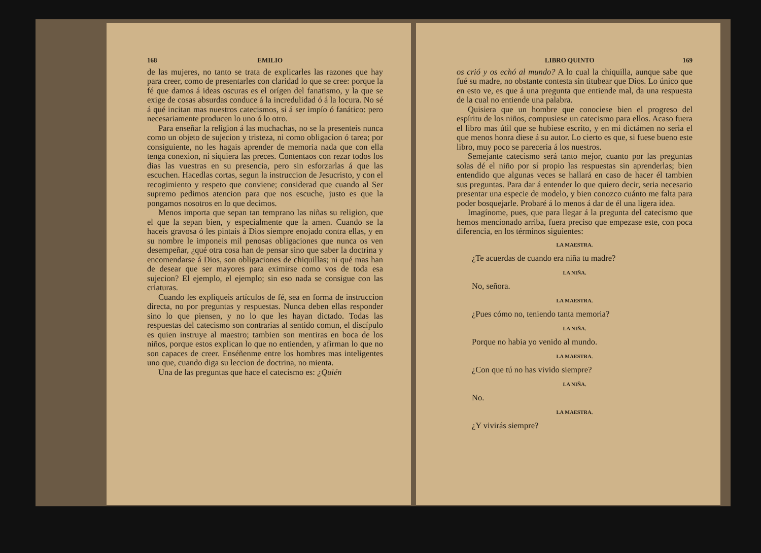168 EMILIO
de las mujeres, no tanto se trata de explicarles las razones que hay para creer, como de presentarles con claridad lo que se cree: porque la fé que damos á ideas oscuras es el orígen del fanatismo, y la que se exige de cosas absurdas conduce á la incredulidad ó á la locura. No sé á qué incitan mas nuestros catecismos, si á ser impío ó fanático: pero necesariamente producen lo uno ó lo otro.
Para enseñar la religion á las muchachas, no se la presenteis nunca como un objeto de sujecion y tristeza, ni como obligacion ó tarea; por consiguiente, no les hagais aprender de memoria nada que con ella tenga conexion, ni siquiera las preces. Contentaos con rezar todos los dias las vuestras en su presencia, pero sin esforzarlas á que las escuchen. Hacedlas cortas, segun la instruccion de Jesucristo, y con el recogimiento y respeto que conviene; considerad que cuando al Ser supremo pedimos atencion para que nos escuche, justo es que la pongamos nosotros en lo que decimos.
Menos importa que sepan tan temprano las niñas su religion, que el que la sepan bien, y especialmente que la amen. Cuando se la haceis gravosa ó les pintais á Dios siempre enojado contra ellas, y en su nombre le imponeis mil penosas obligaciones que nunca os ven desempeñar, ¿qué otra cosa han de pensar sino que saber la doctrina y encomendarse á Dios, son obligaciones de chiquillas; ni qué mas han de desear que ser mayores para eximirse como vos de toda esa sujecion? El ejemplo, el ejemplo; sin eso nada se consigue con las criaturas.
Cuando les expliqueis artículos de fé, sea en forma de instruccion directa, no por preguntas y respuestas. Nunca deben ellas responder sino lo que piensen, y no lo que les hayan dictado. Todas las respuestas del catecismo son contrarias al sentido comun, el discípulo es quien instruye al maestro; tambien son mentiras en boca de los niños, porque estos explican lo que no entienden, y afirman lo que no son capaces de creer. Enséñenme entre los hombres mas inteligentes uno que, cuando diga su leccion de doctrina, no mienta.
Una de las preguntas que hace el catecismo es: ¿Quién
LIBRO QUINTO 169
os crió y os echó al mundo? A lo cual la chiquilla, aunque sabe que fué su madre, no obstante contesta sin titubear que Dios. Lo único que en esto ve, es que á una pregunta que entiende mal, da una respuesta de la cual no entiende una palabra.
Quisiera que un hombre que conociese bien el progreso del espíritu de los niños, compusiese un catecismo para ellos. Acaso fuera el libro mas útil que se hubiese escrito, y en mi dictámen no seria el que menos honra diese á su autor. Lo cierto es que, si fuese bueno este libro, muy poco se pareceria á los nuestros.
Semejante catecismo será tanto mejor, cuanto por las preguntas solas dé el niño por sí propio las respuestas sin aprenderlas; bien entendido que algunas veces se hallará en caso de hacer él tambien sus preguntas. Para dar á entender lo que quiero decir, seria necesario presentar una especie de modelo, y bien conozco cuánto me falta para poder bosquejarle. Probaré á lo menos á dar de él una ligera idea.
Imagínome, pues, que para llegar á la pregunta del catecismo que hemos mencionado arriba, fuera preciso que empezase este, con poca diferencia, en los términos siguientes:
LA MAESTRA.
¿Te acuerdas de cuando era niña tu madre?
LA NIÑA.
No, señora.
LA MAESTRA.
¿Pues cómo no, teniendo tanta memoria?
LA NIÑA.
Porque no habia yo venido al mundo.
LA MAESTRA.
¿Con que tú no has vivido siempre?
LA NIÑA.
No.
LA MAESTRA.
¿Y vivirás siempre?